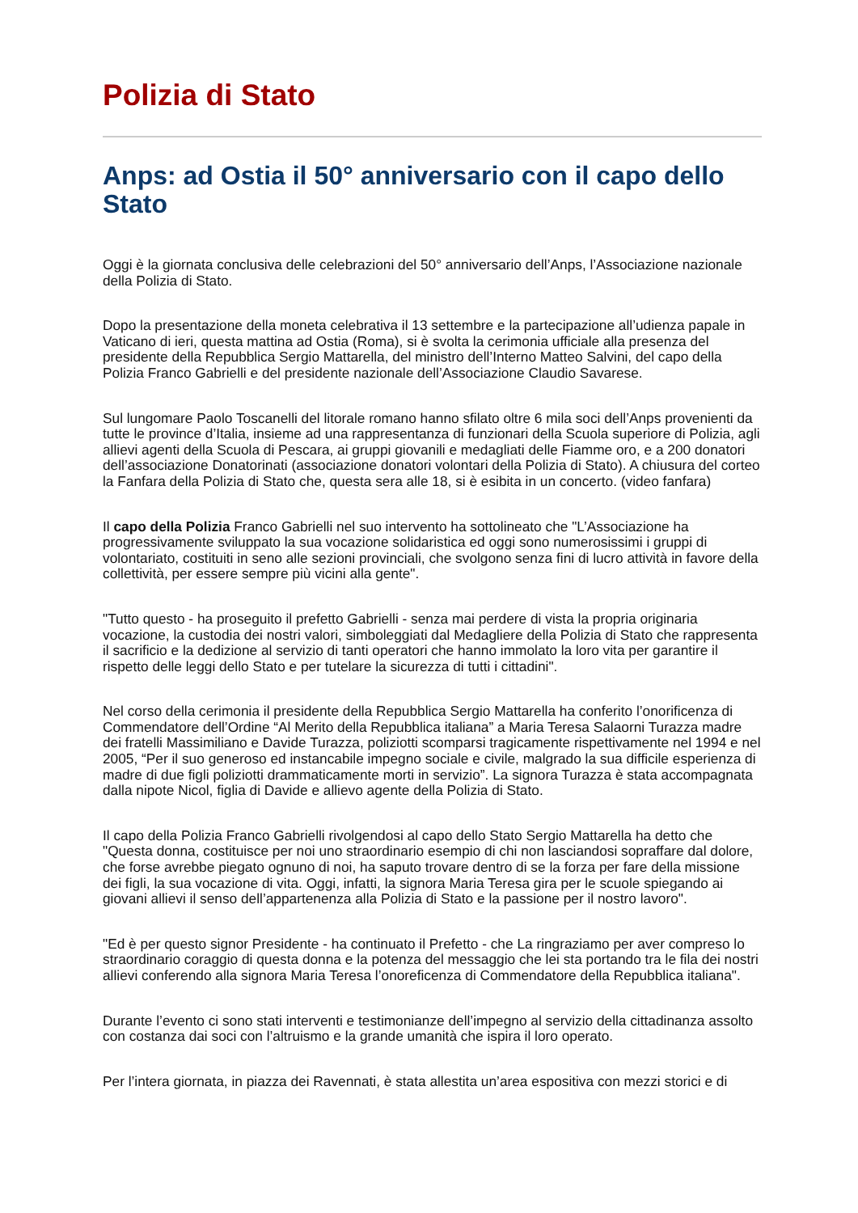Polizia di Stato
Anps: ad Ostia il 50° anniversario con il capo dello Stato
Oggi è la giornata conclusiva delle celebrazioni del 50° anniversario dell’Anps, l’Associazione nazionale della Polizia di Stato.
Dopo la presentazione della moneta celebrativa il 13 settembre e la partecipazione all’udienza papale in Vaticano di ieri, questa mattina ad Ostia (Roma), si è svolta la cerimonia ufficiale alla presenza del presidente della Repubblica Sergio Mattarella, del ministro dell’Interno Matteo Salvini, del capo della Polizia Franco Gabrielli e del presidente nazionale dell’Associazione Claudio Savarese.
Sul lungomare Paolo Toscanelli del litorale romano hanno sfilato oltre 6 mila soci dell’Anps provenienti da tutte le province d’Italia, insieme ad una rappresentanza di funzionari della Scuola superiore di Polizia, agli allievi agenti della Scuola di Pescara, ai gruppi giovanili e medagliati delle Fiamme oro, e a 200 donatori dell’associazione Donatorinati (associazione donatori volontari della Polizia di Stato). A chiusura del corteo la Fanfara della Polizia di Stato che, questa sera alle 18, si è esibita in un concerto. (video fanfara)
Il capo della Polizia Franco Gabrielli nel suo intervento ha sottolineato che "L’Associazione ha progressivamente sviluppato la sua vocazione solidaristica ed oggi sono numerosissimi i gruppi di volontariato, costituiti in seno alle sezioni provinciali, che svolgono senza fini di lucro attività in favore della collettività, per essere sempre più vicini alla gente".
"Tutto questo - ha proseguito il prefetto Gabrielli - senza mai perdere di vista la propria originaria vocazione, la custodia dei nostri valori, simboleggiati dal Medagliere della Polizia di Stato che rappresenta il sacrificio e la dedizione al servizio di tanti operatori che hanno immolato la loro vita per garantire il rispetto delle leggi dello Stato e per tutelare la sicurezza di tutti i cittadini".
Nel corso della cerimonia il presidente della Repubblica Sergio Mattarella ha conferito l’onorificenza di Commendatore dell’Ordine “Al Merito della Repubblica italiana” a Maria Teresa Salaorni Turazza madre dei fratelli Massimiliano e Davide Turazza, poliziotti scomparsi tragicamente rispettivamente nel 1994 e nel 2005, “Per il suo generoso ed instancabile impegno sociale e civile, malgrado la sua difficile esperienza di madre di due figli poliziotti drammaticamente morti in servizio”. La signora Turazza è stata accompagnata dalla nipote Nicol, figlia di Davide e allievo agente della Polizia di Stato.
Il capo della Polizia Franco Gabrielli rivolgendosi al capo dello Stato Sergio Mattarella ha detto che "Questa donna, costituisce per noi uno straordinario esempio di chi non lasciandosi sopraffare dal dolore, che forse avrebbe piegato ognuno di noi, ha saputo trovare dentro di se la forza per fare della missione dei figli, la sua vocazione di vita. Oggi, infatti, la signora Maria Teresa gira per le scuole spiegando ai giovani allievi il senso dell’appartenenza alla Polizia di Stato e la passione per il nostro lavoro".
"Ed è per questo signor Presidente - ha continuato il Prefetto - che La ringraziamo per aver compreso lo straordinario coraggio di questa donna e la potenza del messaggio che lei sta portando tra le fila dei nostri allievi conferendo alla signora Maria Teresa l’onoreficenza di Commendatore della Repubblica italiana".
Durante l’evento ci sono stati interventi e testimonianze dell’impegno al servizio della cittadinanza assolto con costanza dai soci con l’altruismo e la grande umanità che ispira il loro operato.
Per l’intera giornata, in piazza dei Ravennati, è stata allestita un’area espositiva con mezzi storici e di